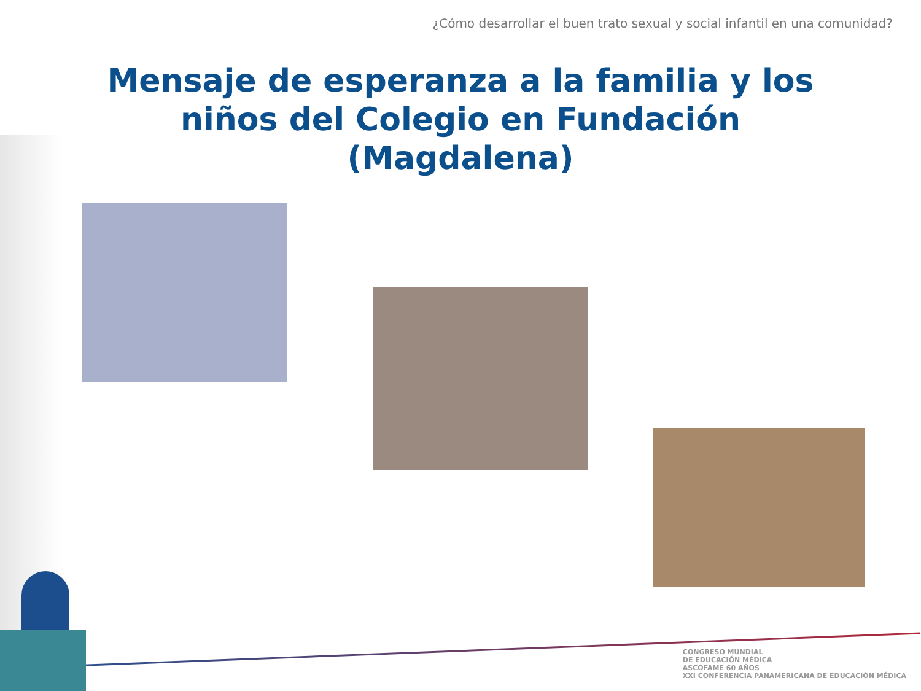¿Cómo desarrollar el buen trato sexual y social infantil en una comunidad?
Mensaje de esperanza a la familia y los
niños del Colegio en Fundación
(Magdalena)
CONGRESO MUNDIAL
DE EDUCACIÓN MÉDICA
ASCOFAME 60 AÑOS
XXI CONFERENCIA PANAMERICANA DE EDUCACIÓN MÉDICA